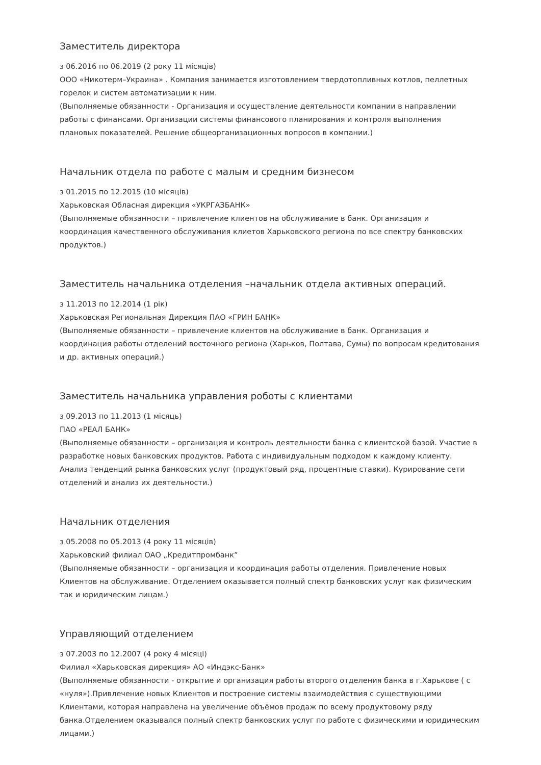Заместитель директора
з 06.2016 по 06.2019 (2 року 11 місяців)
ООО «Никотерм–Украина» . Компания занимается изготовлением твердотопливных котлов, пеллетных горелок и систем автоматизации к ним.
(Выполняемые обязанности - Организация и осуществление деятельности компании в направлении работы с финансами. Организации системы финансового планирования и контроля выполнения плановых показателей. Решение общеорганизационных вопросов в компании.)
Начальник отдела по работе с малым и средним бизнесом
з 01.2015 по 12.2015 (10 місяців)
Харьковская Обласная дирекция «УКРГАЗБАНК»
(Выполняемые обязанности – привлечение клиентов на обслуживание в банк. Организация и координация качественного обслуживания клиетов Харьковского региона по все спектру банковских продуктов.)
Заместитель начальника отделения –начальник отдела активных операций.
з 11.2013 по 12.2014 (1 рік)
Харьковская Региональная Дирекция ПАО «ГРИН БАНК»
(Выполняемые обязанности – привлечение клиентов на обслуживание в банк. Организация и координация работы отделений восточного региона (Харьков, Полтава, Сумы) по вопросам кредитования и др. активных операций.)
Заместитель начальника управления роботы с клиентами
з 09.2013 по 11.2013 (1 місяць)
ПАО «РЕАЛ БАНК»
(Выполняемые обязанности – организация и контроль деятельности банка с клиентской базой. Участие в разработке новых банковских продуктов. Работа с индивидуальным подходом к каждому клиенту. Анализ тенденций рынка банковских услуг (продуктовый ряд, процентные ставки). Курирование сети отделений и анализ их деятельности.)
Начальник отделения
з 05.2008 по 05.2013 (4 року 11 місяців)
Харьковский филиал ОАО „Кредитпромбанк”
(Выполняемые обязанности – организация и координация работы отделения. Привлечение новых Клиентов на обслуживание. Отделением оказывается полный спектр банковских услуг как физическим так и юридическим лицам.)
Управляющий отделением
з 07.2003 по 12.2007 (4 року 4 місяці)
Филиал «Харьковская дирекция» АО «Индэкс-Банк»
(Выполняемые обязанности - открытие и организация работы второго отделения банка в г.Харькове ( с «нуля»).Привлечение новых Клиентов и построение системы взаимодействия с существующими Клиентами, которая направлена на увеличение объёмов продаж по всему продуктовому ряду банка.Отделением оказывался полный спектр банковских услуг по работе с физическими и юридическим лицами.)